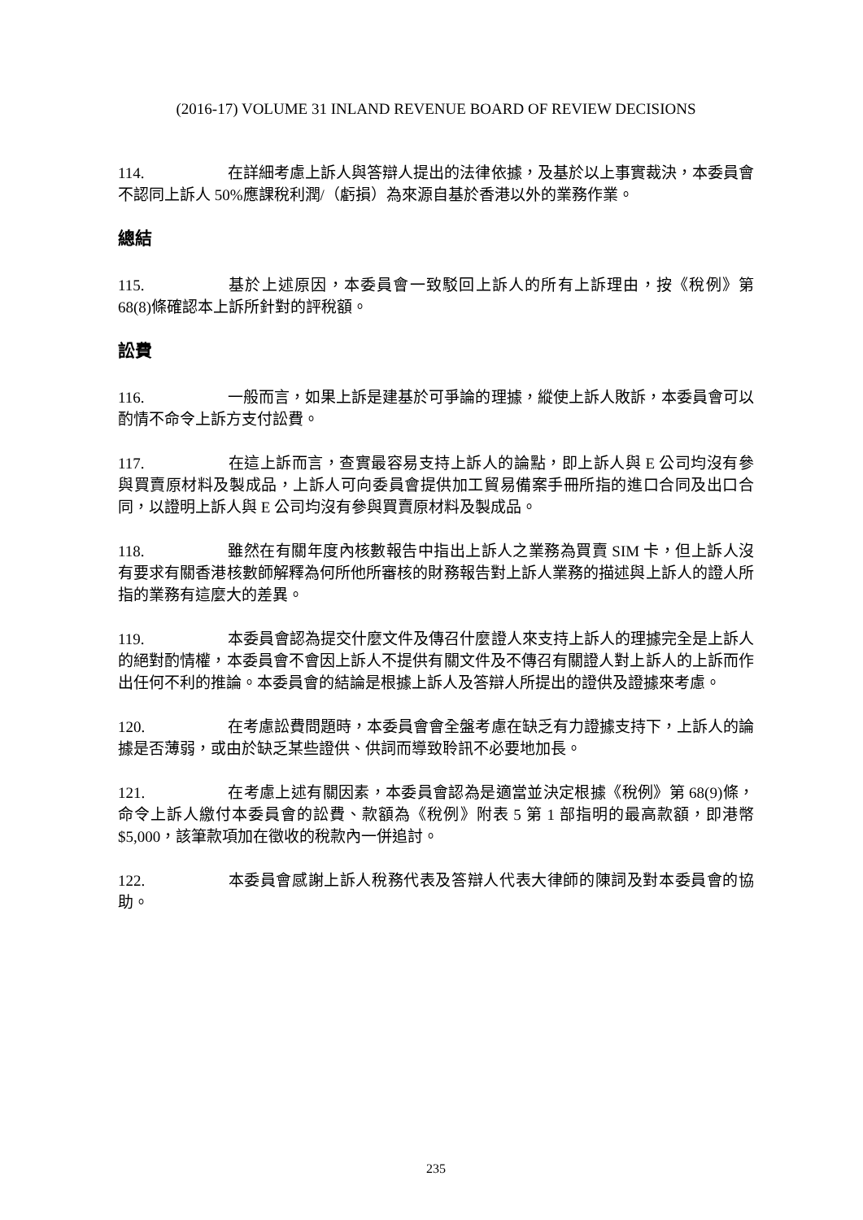(2016-17) VOLUME 31 INLAND REVENUE BOARD OF REVIEW DECISIONS
114. 在詳細考慮上訴人與答辯人提出的法律依據，及基於以上事實裁決，本委員會不認同上訴人 50%應課稅利潤/（虧損）為來源自基於香港以外的業務作業。
總結
115. 基於上述原因，本委員會一致駁回上訴人的所有上訴理由，按《稅例》第 68(8)條確認本上訴所針對的評稅額。
訟費
116. 一般而言，如果上訴是建基於可爭論的理據，縱使上訴人敗訴，本委員會可以酌情不命令上訴方支付訟費。
117. 在這上訴而言，查實最容易支持上訴人的論點，即上訴人與 E 公司均沒有參與買賣原材料及製成品，上訴人可向委員會提供加工貿易備案手冊所指的進口合同及出口合同，以證明上訴人與 E 公司均沒有參與買賣原材料及製成品。
118. 雖然在有關年度內核數報告中指出上訴人之業務為買賣 SIM 卡，但上訴人沒有要求有關香港核數師解釋為何所他所審核的財務報告對上訴人業務的描述與上訴人的證人所指的業務有這麼大的差異。
119. 本委員會認為提交什麼文件及傳召什麼證人來支持上訴人的理據完全是上訴人的絕對酌情權，本委員會不會因上訴人不提供有關文件及不傳召有關證人對上訴人的上訴而作出任何不利的推論。本委員會的結論是根據上訴人及答辯人所提出的證供及證據來考慮。
120. 在考慮訟費問題時，本委員會會全盤考慮在缺乏有力證據支持下，上訴人的論據是否薄弱，或由於缺乏某些證供、供詞而導致聆訊不必要地加長。
121. 在考慮上述有關因素，本委員會認為是適當並決定根據《稅例》第 68(9)條，命令上訴人繳付本委員會的訟費、款額為《稅例》附表 5 第 1 部指明的最高款額，即港幣$5,000，該筆款項加在徵收的稅款內一併追討。
122. 本委員會感謝上訴人稅務代表及答辯人代表大律師的陳詞及對本委員會的協助。
235